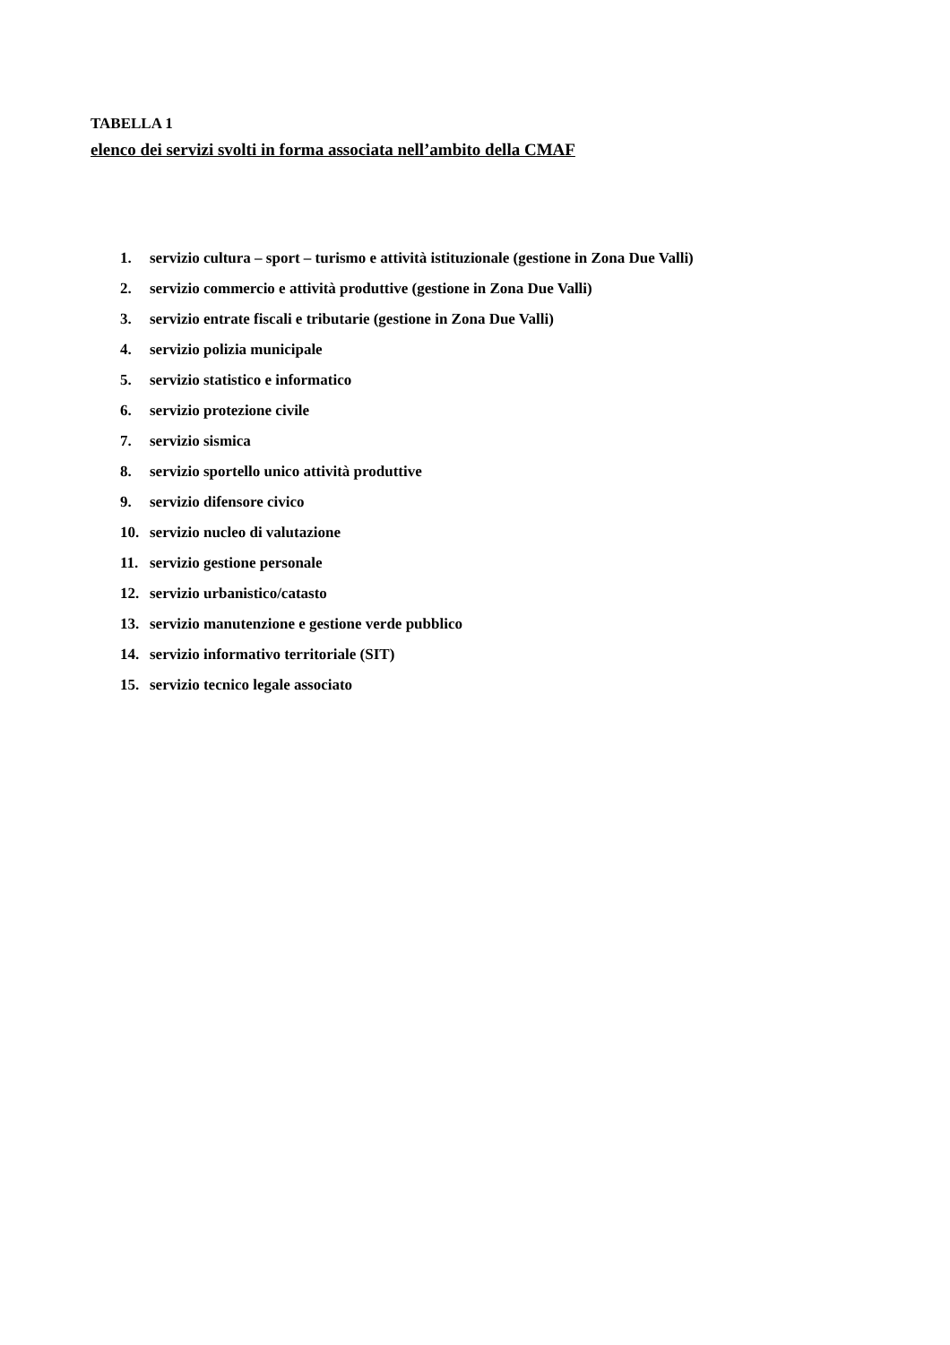TABELLA 1
elenco dei servizi svolti in forma associata nell’ambito della CMAF
1. servizio cultura – sport – turismo e attività istituzionale (gestione in Zona Due Valli)
2. servizio commercio e attività produttive (gestione in Zona Due Valli)
3. servizio entrate fiscali e tributarie (gestione in Zona Due Valli)
4. servizio polizia municipale
5. servizio statistico e informatico
6. servizio protezione civile
7. servizio sismica
8. servizio sportello unico attività produttive
9. servizio difensore civico
10. servizio nucleo di valutazione
11. servizio gestione personale
12. servizio urbanistico/catasto
13. servizio manutenzione e gestione verde pubblico
14. servizio informativo territoriale (SIT)
15. servizio tecnico legale associato